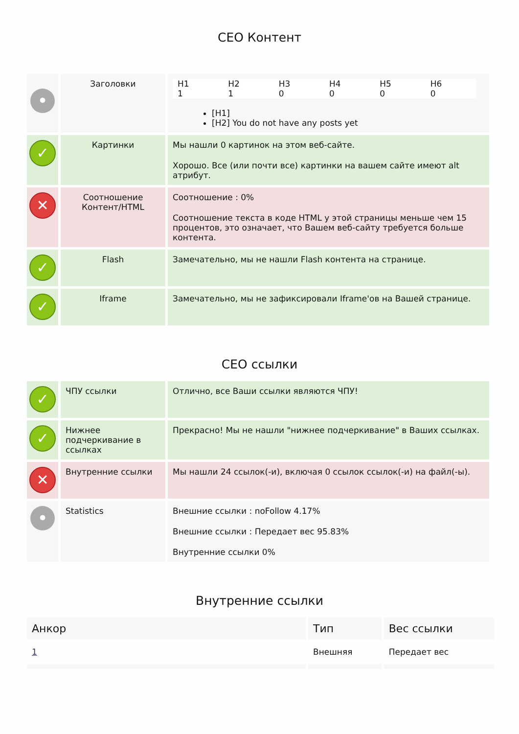СЕО Контент
| • | Заголовки | / H1 / H2 / H3 / H4 / H5 / H6 / / 1 / 1 / 0 / 0 / 0 / 0 / [H1] [H2] You do not have any posts yet |
| ✓ | Картинки | Мы нашли 0 картинок на этом веб-сайте. Хорошо. Все (или почти все) картинки на вашем сайте имеют alt атрибут. |
| ✕ | Соотношение Контент/HTML | Соотношение : 0% Соотношение текста в коде HTML у этой страницы меньше чем 15 процентов, это означает, что Вашем веб-сайту требуется больше контента. |
| ✓ | Flash | Замечательно, мы не нашли Flash контента на странице. |
| ✓ | Iframe | Замечательно, мы не зафиксировали Iframe'ов на Вашей странице. |
СЕО ссылки
| ✓ | ЧПУ ссылки | Отлично, все Ваши ссылки являются ЧПУ! |
| ✓ | Нижнее подчеркивание в ссылках | Прекрасно! Мы не нашли "нижнее подчеркивание" в Ваших ссылках. |
| ✕ | Внутренние ссылки | Мы нашли 24 ссылок(-и), включая 0 ссылок ссылок(-и) на файл(-ы). |
| • | Statistics | Внешние ссылки : noFollow 4.17% Внешние ссылки : Передает вес 95.83% Внутренние ссылки 0% |
Внутренние ссылки
| Анкор | Тип | Вес ссылки |
| --- | --- | --- |
| 1 | Внешняя | Передает вес |